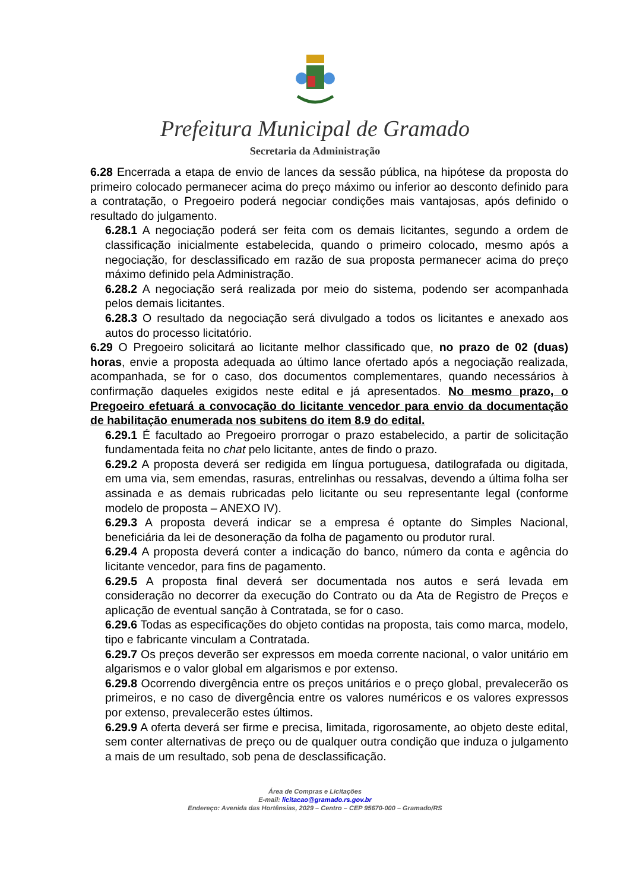Prefeitura Municipal de Gramado
Secretaria da Administração
6.28 Encerrada a etapa de envio de lances da sessão pública, na hipótese da proposta do primeiro colocado permanecer acima do preço máximo ou inferior ao desconto definido para a contratação, o Pregoeiro poderá negociar condições mais vantajosas, após definido o resultado do julgamento.
6.28.1 A negociação poderá ser feita com os demais licitantes, segundo a ordem de classificação inicialmente estabelecida, quando o primeiro colocado, mesmo após a negociação, for desclassificado em razão de sua proposta permanecer acima do preço máximo definido pela Administração.
6.28.2 A negociação será realizada por meio do sistema, podendo ser acompanhada pelos demais licitantes.
6.28.3 O resultado da negociação será divulgado a todos os licitantes e anexado aos autos do processo licitatório.
6.29 O Pregoeiro solicitará ao licitante melhor classificado que, no prazo de 02 (duas) horas, envie a proposta adequada ao último lance ofertado após a negociação realizada, acompanhada, se for o caso, dos documentos complementares, quando necessários à confirmação daqueles exigidos neste edital e já apresentados. No mesmo prazo, o Pregoeiro efetuará a convocação do licitante vencedor para envio da documentação de habilitação enumerada nos subitens do item 8.9 do edital.
6.29.1 É facultado ao Pregoeiro prorrogar o prazo estabelecido, a partir de solicitação fundamentada feita no chat pelo licitante, antes de findo o prazo.
6.29.2 A proposta deverá ser redigida em língua portuguesa, datilografada ou digitada, em uma via, sem emendas, rasuras, entrelinhas ou ressalvas, devendo a última folha ser assinada e as demais rubricadas pelo licitante ou seu representante legal (conforme modelo de proposta – ANEXO IV).
6.29.3 A proposta deverá indicar se a empresa é optante do Simples Nacional, beneficiária da lei de desoneração da folha de pagamento ou produtor rural.
6.29.4 A proposta deverá conter a indicação do banco, número da conta e agência do licitante vencedor, para fins de pagamento.
6.29.5 A proposta final deverá ser documentada nos autos e será levada em consideração no decorrer da execução do Contrato ou da Ata de Registro de Preços e aplicação de eventual sanção à Contratada, se for o caso.
6.29.6 Todas as especificações do objeto contidas na proposta, tais como marca, modelo, tipo e fabricante vinculam a Contratada.
6.29.7 Os preços deverão ser expressos em moeda corrente nacional, o valor unitário em algarismos e o valor global em algarismos e por extenso.
6.29.8 Ocorrendo divergência entre os preços unitários e o preço global, prevalecerão os primeiros, e no caso de divergência entre os valores numéricos e os valores expressos por extenso, prevalecerão estes últimos.
6.29.9 A oferta deverá ser firme e precisa, limitada, rigorosamente, ao objeto deste edital, sem conter alternativas de preço ou de qualquer outra condição que induza o julgamento a mais de um resultado, sob pena de desclassificação.
Área de Compras e Licitações
E-mail: licitacao@gramado.rs.gov.br
Endereço: Avenida das Hortênsias, 2029 – Centro – CEP 95670-000 – Gramado/RS